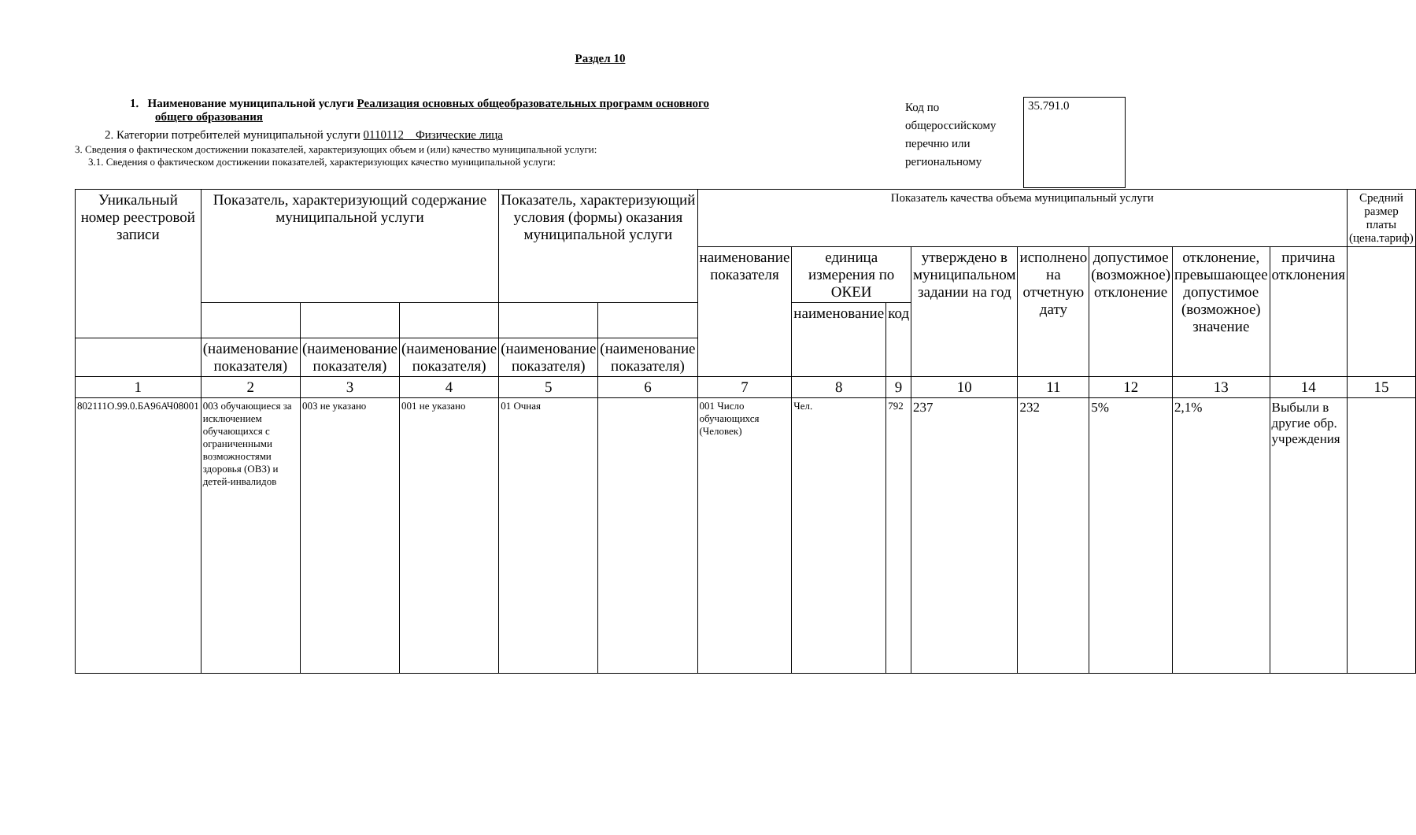Раздел 10
1. Наименование муниципальной услуги Реализация основных общеобразовательных программ основного
общего образования
2. Категории потребителей муниципальной услуги 0110112 Физические лица
3. Сведения о фактическом достижении показателей, характеризующих объем и (или) качество муниципальной услуги:
3.1. Сведения о фактическом достижении показателей, характеризующих качество муниципальной услуги:
Код по общероссийскому перечню или региональному
35.791.0
| Уникальный номер реестровой записи | Показатель, характеризующий содержание муниципальной услуги | | | Показатель, характеризующий условия (формы) оказания муниципальной услуги | | Показатель качества объема муниципальный услуги | | | | | | | | Средний размер платы (цена.тариф) |
| --- | --- | --- | --- | --- | --- | --- | --- | --- | --- | --- | --- | --- | --- | --- |
| | | | | | | наименование показателя | единица измерения по ОКЕИ | | утверждено в муниципальном задании на год | исполнено на отчетную дату | допустимое (возможное) отклонение | отклонение, превышающее допустимое (возможное) значение | причина отклонения | |
| | | | | | | | наименование | код | | | | | | |
| | (наименование показателя) | (наименование показателя) | (наименование показателя) | (наименование показателя) | (наименование показателя) | | | | | | | | | |
| 1 | 2 | 3 | 4 | 5 | 6 | 7 | 8 | 9 | 10 | 11 | 12 | 13 | 14 | 15 |
| 802111О.99.0.БА96АЧ08001 | 003 обучающиеся за исключением обучающихся с ограниченными возможностями здоровья (ОВЗ) и детей-инвалидов | 003 не указано | 001 не указано | 01 Очная | | 001 Число обучающихся (Человек) | Чел. | 792 | 237 | 232 | 5% | 2,1% | Выбыли в другие обр. учреждения | |